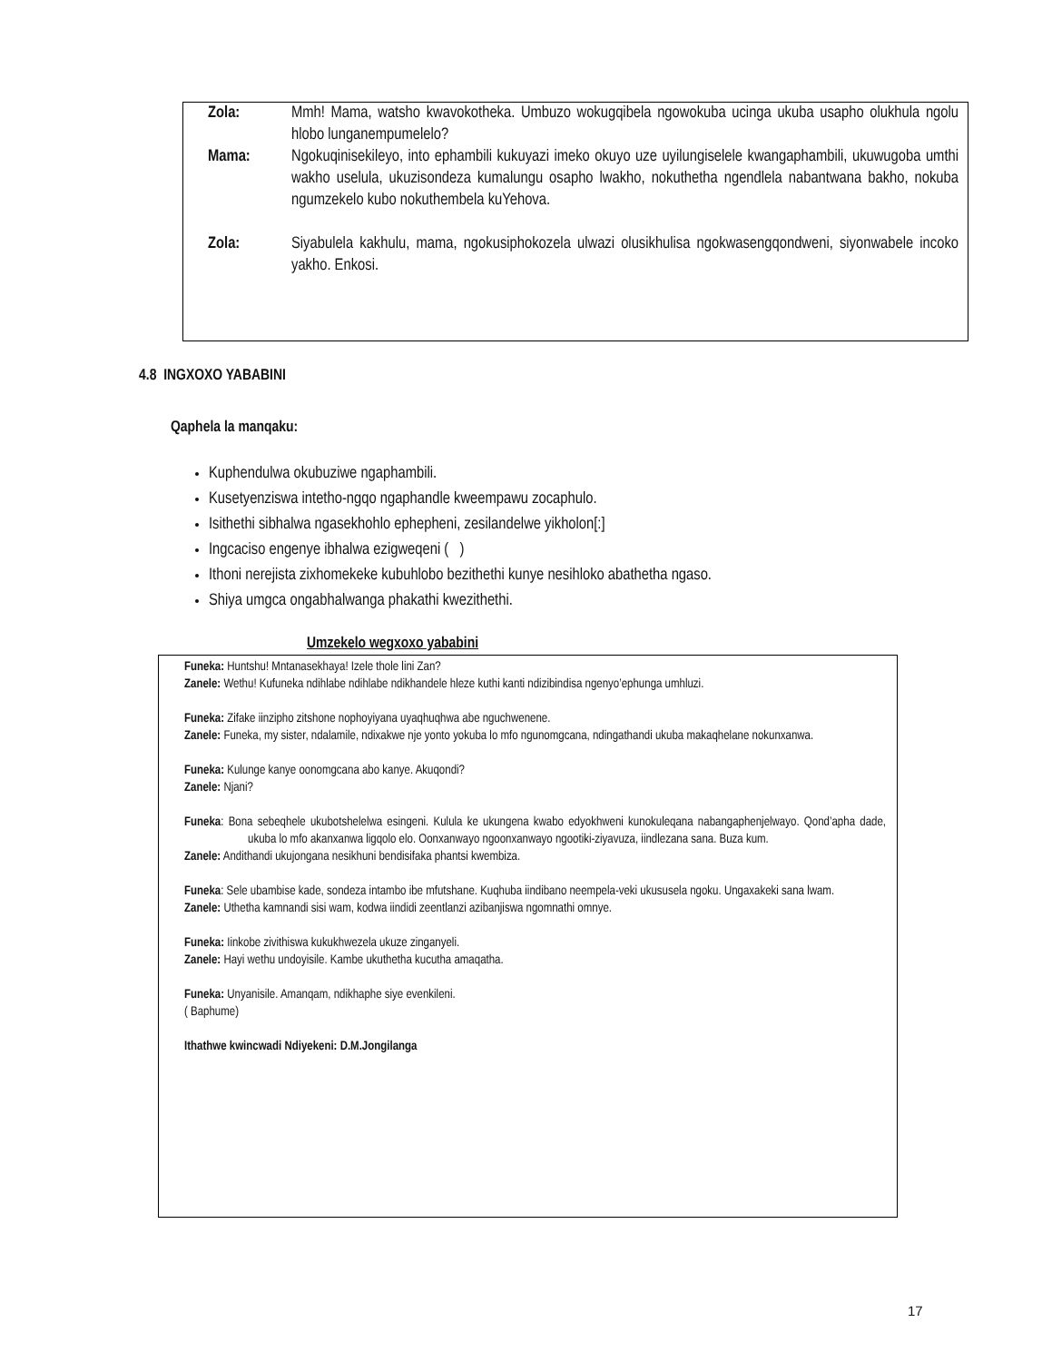Zola: Mmh! Mama, watsho kwavokotheka. Umbuzo wokugqibela ngowokuba ucinga ukuba usapho olukhula ngolu hlobo lunganempumelelo?
Mama: Ngokuqinisekileyo, into ephambili kukuyazi imeko okuyo uze uyilungiselele kwangaphambili, ukuwugoba umthi wakho uselula, ukuzisondeza kumalungu osapho lwakho, nokuthetha ngendlela nabantwana bakho, nokuba ngumzekelo kubo nokuthembela kuYehova.
Zola: Siyabulela kakhulu, mama, ngokusiphokozela ulwazi olusikhulisa ngokwasengqondweni, siyonwabele incoko yakho. Enkosi.
4.8 INGXOXO YABABINI
Qaphela la manqaku:
Kuphendulwa okubuziwe ngaphambili.
Kusetyenziswa intetho-ngqo ngaphandle kweempawu zocaphulo.
Isithethi sibhalwa ngasekhohlo ephepheni, zesilandelwe yikholon[:]
Ingcaciso engenye ibhalwa ezigweqeni ( )
Ithoni nerejista zixhomekeke kubuhlobo bezithethi kunye nesihloko abathetha ngaso.
Shiya umgca ongabhalwanga phakathi kwezithethi.
Umzekelo wegxoxo yababini
Funeka: Huntshu! Mntanasekhaya! Izele thole lini Zan?
Zanele: Wethu! Kufuneka ndihlabe ndihlabe ndikhandele hleze kuthi kanti ndizibindisa ngenyo’ephunga umhluzi.
Funeka: Zifake iinzipho zitshone nophoyiyana uyaqhuqhwa abe nguchwenene.
Zanele: Funeka, my sister, ndalamile, ndixakwe nje yonto yokuba lo mfo ngunomgcana, ndingathandi ukuba makaqhelane nokunxanwa.
Funeka: Kulunge kanye oonomgcana abo kanye. Akuqondi?
Zanele: Njani?
Funeka: Bona sebeqhele ukubotshelelwa esingeni. Kulula ke ukungena kwabo edyokhweni kunokuleqana nabangaphenjelwayo. Qond’apha dade, ukuba lo mfo akanxanwa ligqolo elo. Oonxanwayo ngoonxanwayo ngootiki-ziyavuza, iindlezana sana. Buza kum.
Zanele: Andithandi ukujongana nesikhuni bendisifaka phantsi kwembiza.
Funeka: Sele ubambise kade, sondeza intambo ibe mfutshane. Kuqhuba iindibano neempela-veki ukususela ngoku. Ungaxakeki sana lwam.
Zanele: Uthetha kamnandi sisi wam, kodwa iindidi zeentlanzi azibanjiswa ngomnathi omnye.
Funeka: Iinkobe zivithiswa kukukhwezela ukuze zinganyeli.
Zanele: Hayi wethu undoyisile. Kambe ukuthetha kucutha amaqatha.
Funeka: Unyanisile. Amanqam, ndikhaphe siye evenkileni.
( Baphume)
Ithathwe kwincwadi Ndiyekeni: D.M.Jongilanga
17